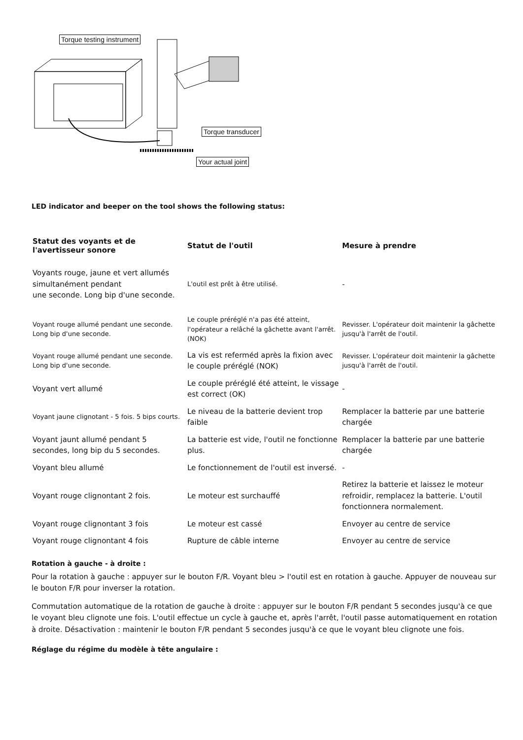Torque testing instrument
Torque transducer
Your actual joint
LED indicator and beeper on the tool shows the following status:
| Statut des voyants et de l'avertisseur sonore | Statut de l'outil | Mesure à prendre |
| --- | --- | --- |
| Voyants rouge, jaune et vert allumés simultanément pendant une seconde. Long bip d'une seconde. | L'outil est prêt à être utilisé. | - |
| Voyant rouge allumé pendant une seconde. Long bip d'une seconde. | Le couple préréglé n'a pas été atteint, l'opérateur a relâché la gâchette avant l'arrêt. (NOK) | Revisser. L'opérateur doit maintenir la gâchette jusqu'à l'arrêt de l'outil. |
| Voyant rouge allumé pendant une seconde. Long bip d'une seconde. | La vis est referméd après la fixion avec le couple préréglé (NOK) | Revisser. L'opérateur doit maintenir la gâchette jusqu'à l'arrêt de l'outil. |
| Voyant vert allumé | Le couple préréglé été atteint, le vissage est correct (OK) | - |
| Voyant jaune clignotant - 5 fois. 5 bips courts. | Le niveau de la batterie devient trop faible | Remplacer la batterie par une batterie chargée |
| Voyant jaunt allumé pendant 5 secondes, long bip du 5 secondes. | La batterie est vide, l'outil ne fonctionne plus. | Remplacer la batterie par une batterie chargée |
| Voyant bleu allumé | Le fonctionnement de l'outil est inversé. | - |
| Voyant rouge clignontant 2 fois. | Le moteur est surchauffé | Retirez la batterie et laissez le moteur refroidir, remplacez la batterie. L'outil fonctionnera normalement. |
| Voyant rouge clignontant 3 fois | Le moteur est cassé | Envoyer au centre de service |
| Voyant rouge clignontant 4 fois | Rupture de câble interne | Envoyer au centre de service |
Rotation à gauche - à droite :
Pour la rotation à gauche : appuyer sur le bouton F/R. Voyant bleu > l'outil est en rotation à gauche. Appuyer de nouveau sur le bouton F/R pour inverser la rotation.
Commutation automatique de la rotation de gauche à droite : appuyer sur le bouton F/R pendant 5 secondes jusqu'à ce que le voyant bleu clignote une fois. L'outil effectue un cycle à gauche et, après l'arrêt, l'outil passe automatiquement en rotation à droite. Désactivation : maintenir le bouton F/R pendant 5 secondes jusqu'à ce que le voyant bleu clignote une fois.
Réglage du régime du modèle à tête angulaire :